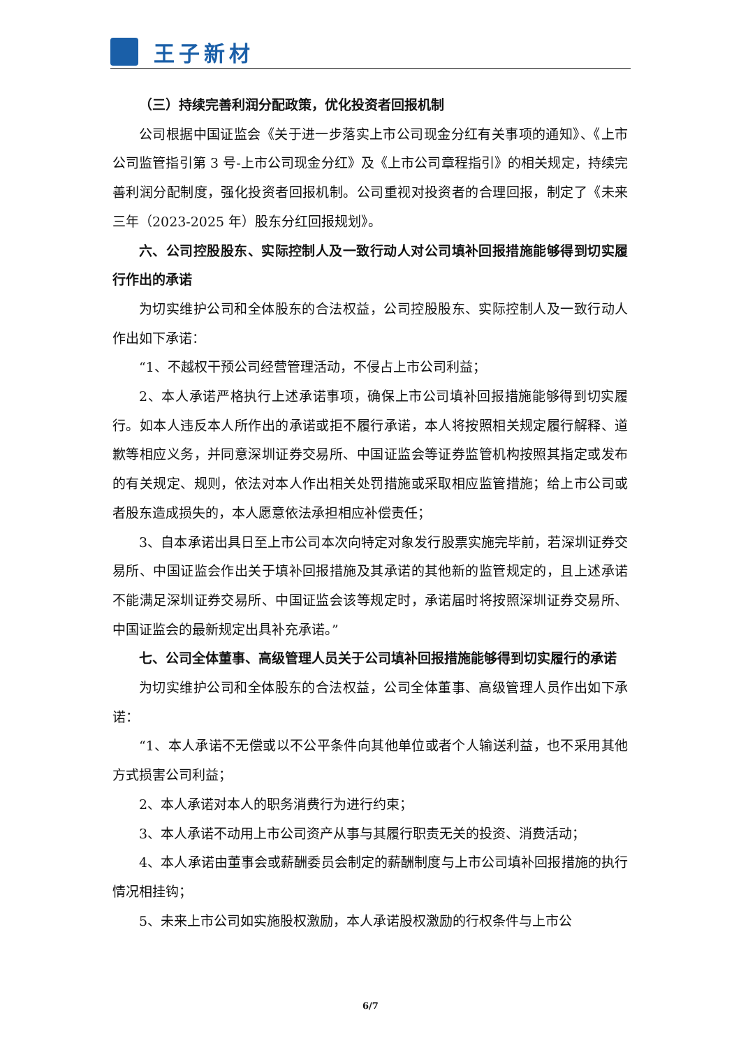王子新材
（三）持续完善利润分配政策，优化投资者回报机制
公司根据中国证监会《关于进一步落实上市公司现金分红有关事项的通知》、《上市公司监管指引第 3 号-上市公司现金分红》及《上市公司章程指引》的相关规定，持续完善利润分配制度，强化投资者回报机制。公司重视对投资者的合理回报，制定了《未来三年（2023-2025 年）股东分红回报规划》。
六、公司控股股东、实际控制人及一致行动人对公司填补回报措施能够得到切实履行作出的承诺
为切实维护公司和全体股东的合法权益，公司控股股东、实际控制人及一致行动人作出如下承诺：
“1、不越权干预公司经营管理活动，不侵占上市公司利益；
2、本人承诺严格执行上述承诺事项，确保上市公司填补回报措施能够得到切实履行。如本人违反本人所作出的承诺或拒不履行承诺，本人将按照相关规定履行解释、道歉等相应义务，并同意深圳证券交易所、中国证监会等证券监管机构按照其指定或发布的有关规定、规则，依法对本人作出相关处罚措施或采取相应监管措施；给上市公司或者股东造成损失的，本人愿意依法承担相应补偿责任；
3、自本承诺出具日至上市公司本次向特定对象发行股票实施完毕前，若深圳证券交易所、中国证监会作出关于填补回报措施及其承诺的其他新的监管规定的，且上述承诺不能满足深圳证券交易所、中国证监会该等规定时，承诺届时将按照深圳证券交易所、中国证监会的最新规定出具补充承诺。”
七、公司全体董事、高级管理人员关于公司填补回报措施能够得到切实履行的承诺
为切实维护公司和全体股东的合法权益，公司全体董事、高级管理人员作出如下承诺：
“1、本人承诺不无偿或以不公平条件向其他单位或者个人输送利益，也不采用其他方式损害公司利益；
2、本人承诺对本人的职务消费行为进行约束；
3、本人承诺不动用上市公司资产从事与其履行职责无关的投资、消费活动；
4、本人承诺由董事会或薪酬委员会制定的薪酬制度与上市公司填补回报措施的执行情况相挂钩；
5、未来上市公司如实施股权激励，本人承诺股权激励的行权条件与上市公
6/7